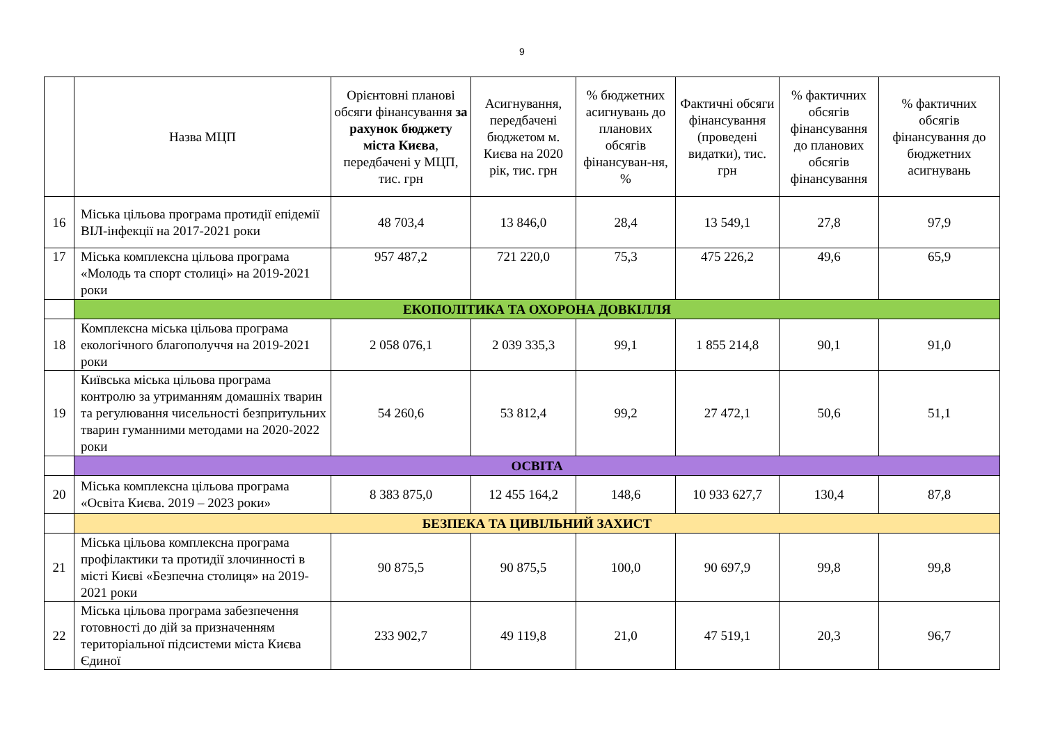9
| | Назва МЦП | Орієнтовні планові обсяги фінансування за рахунок бюджету міста Києва , передбачені у МЦП, тис. грн | Асигнування, передбачені бюджетом м. Києва на 2020 рік, тис. грн | % бюджетних асигнувань до планових обсягів фінансуван-ня, % | Фактичні обсяги фінансування (проведені видатки), тис. грн | % фактичних обсягів фінансування до планових обсягів фінансування | % фактичних обсягів фінансування до бюджетних асигнувань |
| --- | --- | --- | --- | --- | --- | --- | --- |
| 16 | Міська цільова програма протидії епідемії ВІЛ-інфекції на 2017-2021 роки | 48 703,4 | 13 846,0 | 28,4 | 13 549,1 | 27,8 | 97,9 |
| 17 | Міська комплексна цільова програма «Молодь та спорт столиці» на 2019-2021 роки | 957 487,2 | 721 220,0 | 75,3 | 475 226,2 | 49,6 | 65,9 |
| | ЕКОПОЛІТИКА ТА ОХОРОНА ДОВКІЛЛЯ | | | | | | |
| 18 | Комплексна міська цільова програма екологічного благополуччя на 2019-2021 роки | 2 058 076,1 | 2 039 335,3 | 99,1 | 1 855 214,8 | 90,1 | 91,0 |
| 19 | Київська міська цільова програма контролю за утриманням домашніх тварин та регулювання чисельності безпритульних тварин гуманними методами на 2020-2022 роки | 54 260,6 | 53 812,4 | 99,2 | 27 472,1 | 50,6 | 51,1 |
| | ОСВІТА | | | | | | |
| 20 | Міська комплексна цільова програма «Освіта Києва. 2019 – 2023 роки» | 8 383 875,0 | 12 455 164,2 | 148,6 | 10 933 627,7 | 130,4 | 87,8 |
| | БЕЗПЕКА ТА ЦИВІЛЬНИЙ ЗАХИСТ | | | | | | |
| 21 | Міська цільова комплексна програма профілактики та протидії злочинності в місті Києві «Безпечна столиця» на 2019-2021 роки | 90 875,5 | 90 875,5 | 100,0 | 90 697,9 | 99,8 | 99,8 |
| 22 | Міська цільова програма забезпечення готовності до дій за призначенням територіальної підсистеми міста Києва Єдиної | 233 902,7 | 49 119,8 | 21,0 | 47 519,1 | 20,3 | 96,7 |